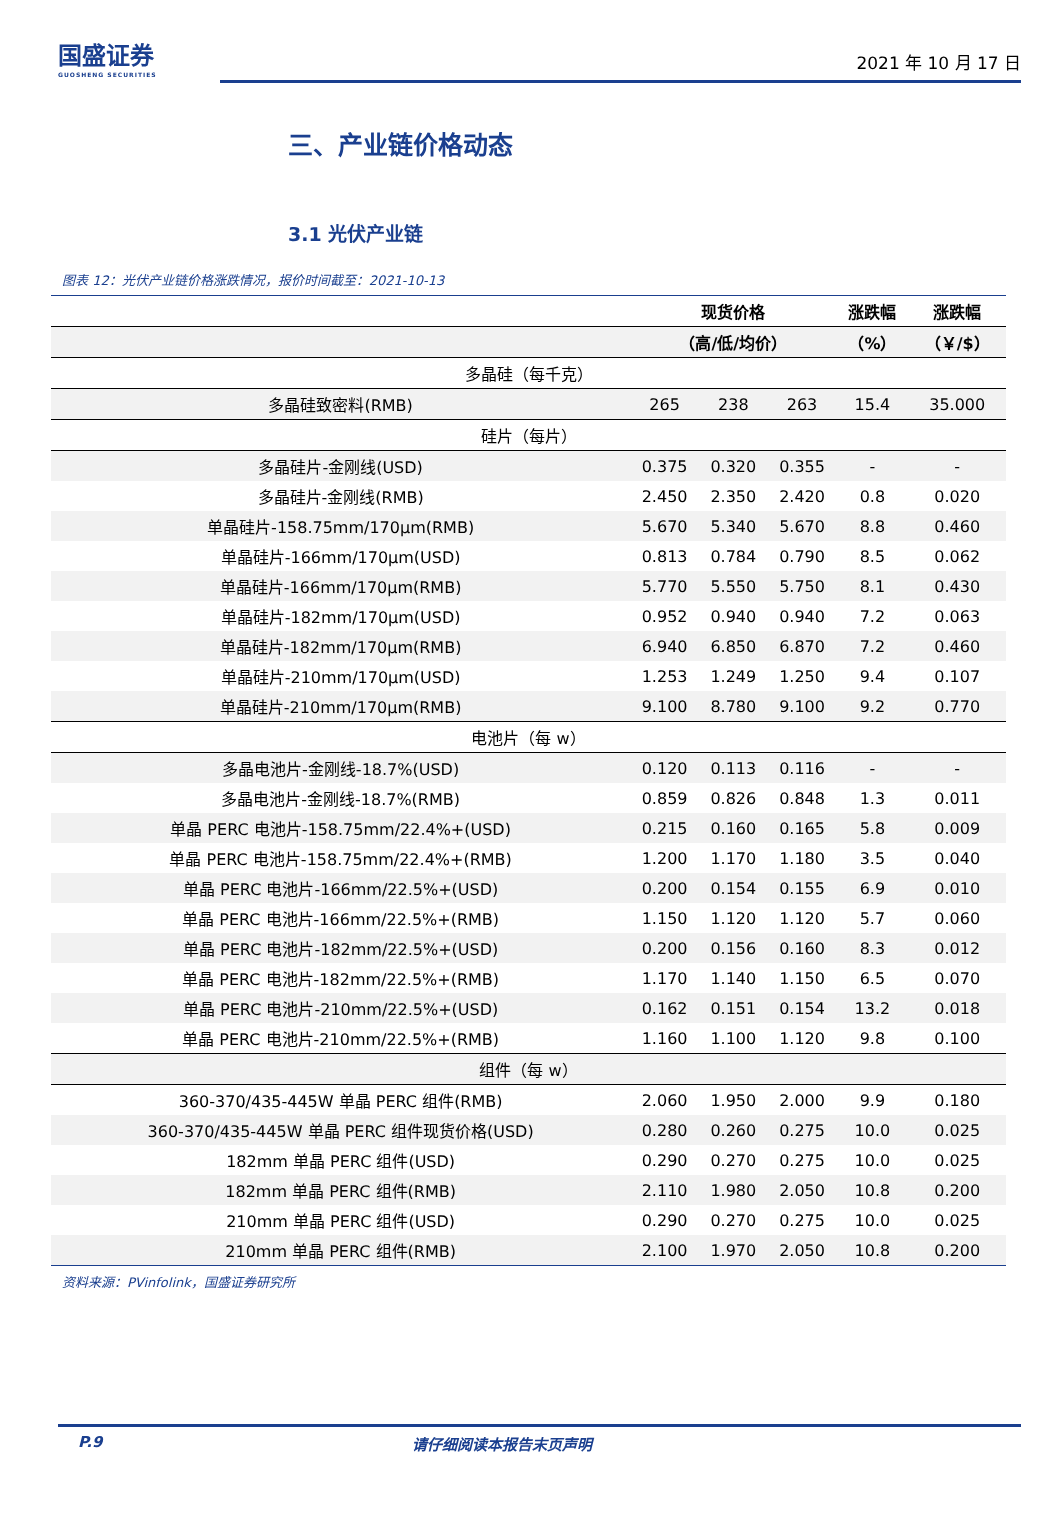国盛证券
GUOSHENG SECURITIES
2021 年 10 月 17 日
三、产业链价格动态
3.1 光伏产业链
图表 12：光伏产业链价格涨跌情况，报价时间截至：2021-10-13
| | 现货价格 | | | 涨跌幅 | 涨跌幅 |
| --- | --- | --- | --- | --- | --- |
| | （高/低/均价） | | | （%） | （￥/$） |
| 多晶硅（每千克） | | | | | |
| 多晶硅致密料(RMB) | 265 | 238 | 263 | 15.4 | 35.000 |
| 硅片（每片） | | | | | |
| 多晶硅片-金刚线(USD) | 0.375 | 0.320 | 0.355 | - | - |
| 多晶硅片-金刚线(RMB) | 2.450 | 2.350 | 2.420 | 0.8 | 0.020 |
| 单晶硅片-158.75mm/170μm(RMB) | 5.670 | 5.340 | 5.670 | 8.8 | 0.460 |
| 单晶硅片-166mm/170μm(USD) | 0.813 | 0.784 | 0.790 | 8.5 | 0.062 |
| 单晶硅片-166mm/170μm(RMB) | 5.770 | 5.550 | 5.750 | 8.1 | 0.430 |
| 单晶硅片-182mm/170μm(USD) | 0.952 | 0.940 | 0.940 | 7.2 | 0.063 |
| 单晶硅片-182mm/170μm(RMB) | 6.940 | 6.850 | 6.870 | 7.2 | 0.460 |
| 单晶硅片-210mm/170μm(USD) | 1.253 | 1.249 | 1.250 | 9.4 | 0.107 |
| 单晶硅片-210mm/170μm(RMB) | 9.100 | 8.780 | 9.100 | 9.2 | 0.770 |
| 电池片（每 w） | | | | | |
| 多晶电池片-金刚线-18.7%(USD) | 0.120 | 0.113 | 0.116 | - | - |
| 多晶电池片-金刚线-18.7%(RMB) | 0.859 | 0.826 | 0.848 | 1.3 | 0.011 |
| 单晶 PERC 电池片-158.75mm/22.4%+(USD) | 0.215 | 0.160 | 0.165 | 5.8 | 0.009 |
| 单晶 PERC 电池片-158.75mm/22.4%+(RMB) | 1.200 | 1.170 | 1.180 | 3.5 | 0.040 |
| 单晶 PERC 电池片-166mm/22.5%+(USD) | 0.200 | 0.154 | 0.155 | 6.9 | 0.010 |
| 单晶 PERC 电池片-166mm/22.5%+(RMB) | 1.150 | 1.120 | 1.120 | 5.7 | 0.060 |
| 单晶 PERC 电池片-182mm/22.5%+(USD) | 0.200 | 0.156 | 0.160 | 8.3 | 0.012 |
| 单晶 PERC 电池片-182mm/22.5%+(RMB) | 1.170 | 1.140 | 1.150 | 6.5 | 0.070 |
| 单晶 PERC 电池片-210mm/22.5%+(USD) | 0.162 | 0.151 | 0.154 | 13.2 | 0.018 |
| 单晶 PERC 电池片-210mm/22.5%+(RMB) | 1.160 | 1.100 | 1.120 | 9.8 | 0.100 |
| 组件（每 w） | | | | | |
| 360-370/435-445W 单晶 PERC 组件(RMB) | 2.060 | 1.950 | 2.000 | 9.9 | 0.180 |
| 360-370/435-445W 单晶 PERC 组件现货价格(USD) | 0.280 | 0.260 | 0.275 | 10.0 | 0.025 |
| 182mm 单晶 PERC 组件(USD) | 0.290 | 0.270 | 0.275 | 10.0 | 0.025 |
| 182mm 单晶 PERC 组件(RMB) | 2.110 | 1.980 | 2.050 | 10.8 | 0.200 |
| 210mm 单晶 PERC 组件(USD) | 0.290 | 0.270 | 0.275 | 10.0 | 0.025 |
| 210mm 单晶 PERC 组件(RMB) | 2.100 | 1.970 | 2.050 | 10.8 | 0.200 |
资料来源：PVinfolink，国盛证券研究所
P.9 请仔细阅读本报告末页声明